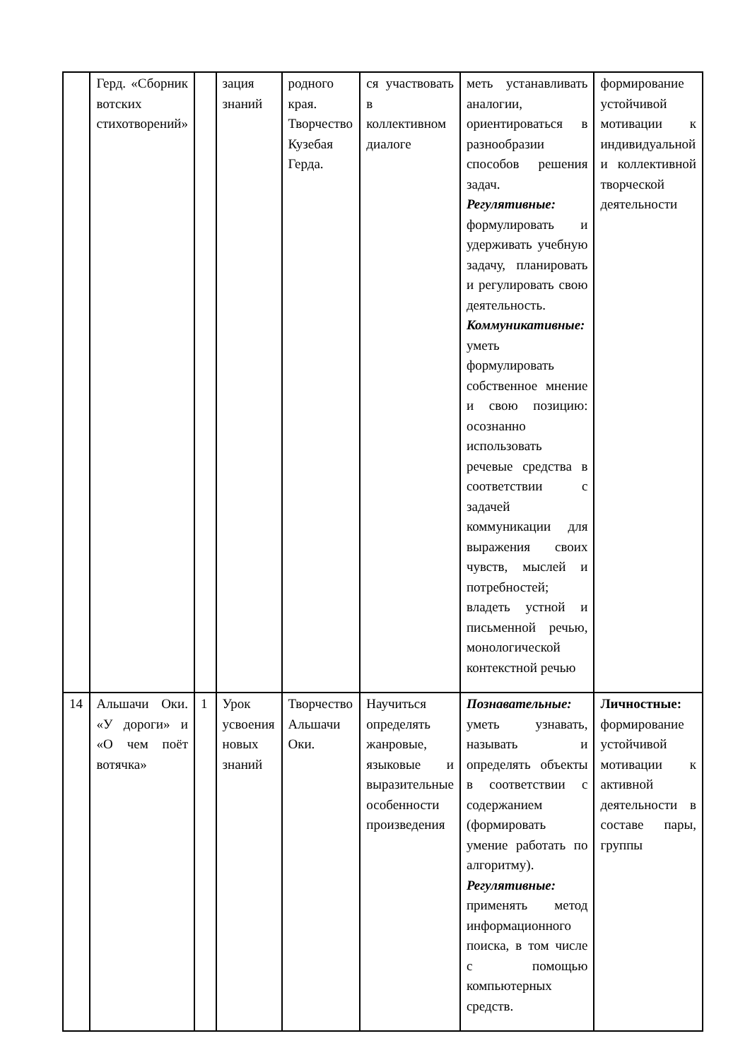| | Герд. «Сборник вотских стихотворений» | | зация знаний | родного края. Творчество Кузебая Герда. | ся участвовать в коллективном диалоге | меть устанавливать аналогии, ориентироваться в разнообразии способов решения задач. Регулятивные: формулировать и удерживать учебную задачу, планировать и регулировать свою деятельность. Коммуникативные: уметь формулировать собственное мнение и свою позицию: осознанно использовать речевые средства в соответствии с задачей коммуникации для выражения своих чувств, мыслей и потребностей; владеть устной и письменной речью, монологической контекстной речью | формирование устойчивой мотивации к индивидуальной и коллективной творческой деятельности |
| 14 | Альшачи Оки. «У дороги» и «О чем поёт вотячка» | 1 | Урок усвоения новых знаний | Творчество Альшачи Оки. | Научиться определять жанровые, языковые и выразительные особенности произведения | Познавательные: уметь узнавать, называть и определять объекты в соответствии с содержанием (формировать умение работать по алгоритму). Регулятивные: применять метод информационного поиска, в том числе с помощью компьютерных средств. | Личностные: формирование устойчивой мотивации к активной деятельности в составе пары, группы |